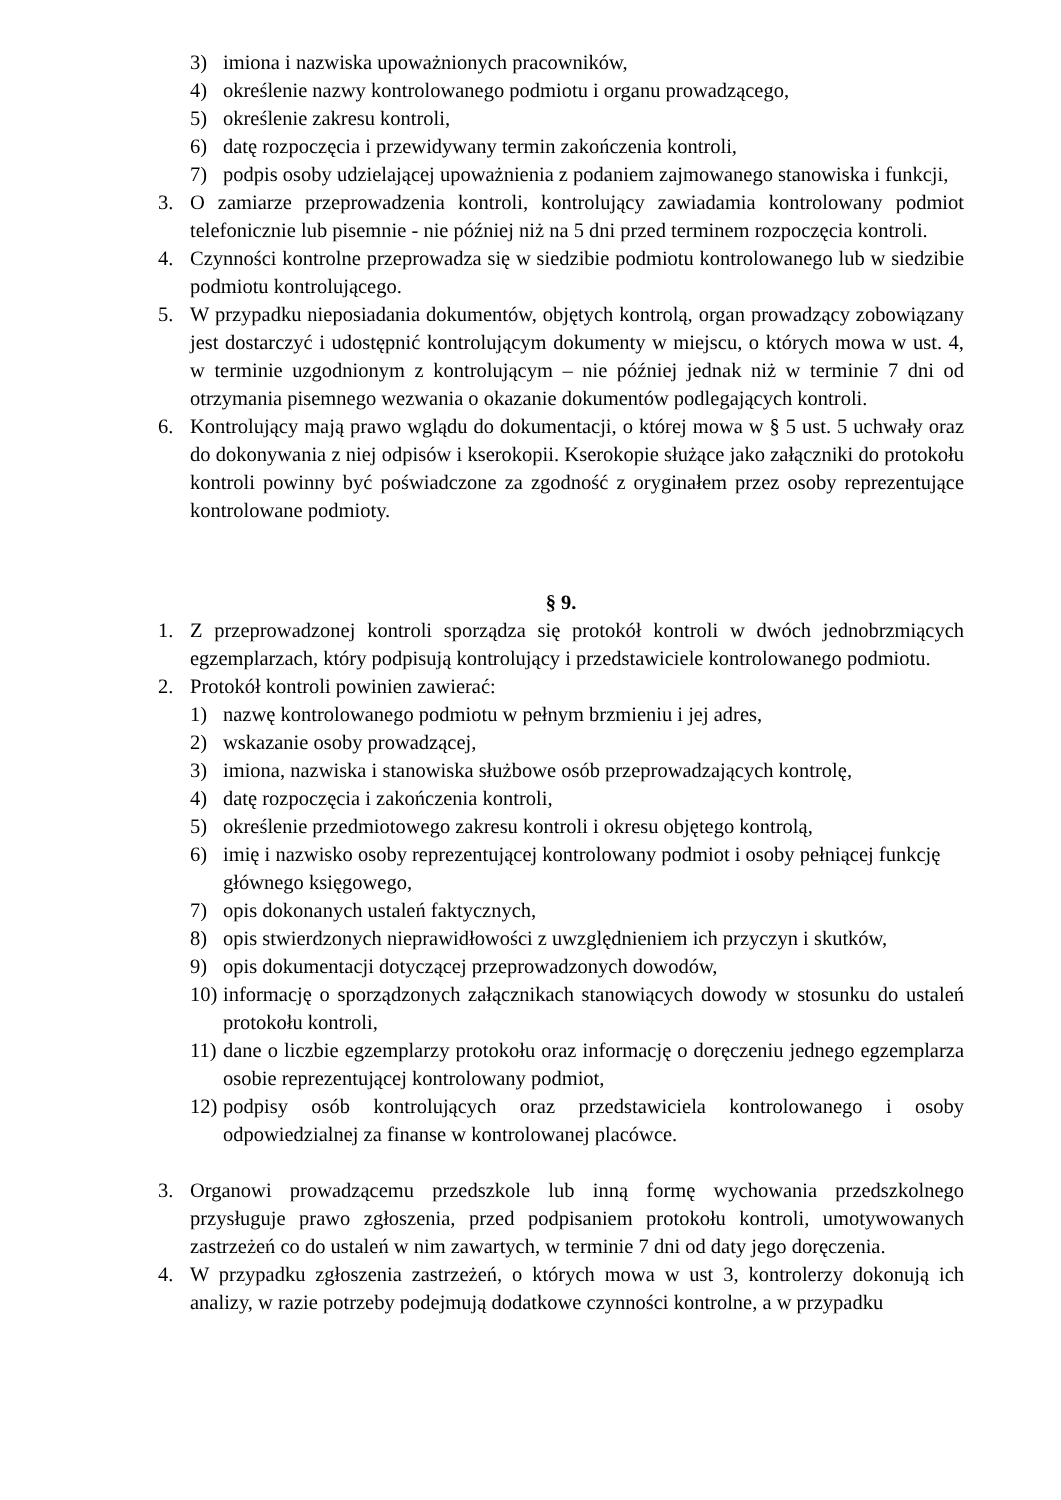3) imiona i nazwiska upoważnionych pracowników,
4) określenie nazwy kontrolowanego podmiotu i organu prowadzącego,
5) określenie zakresu kontroli,
6) datę rozpoczęcia i przewidywany termin zakończenia kontroli,
7) podpis osoby udzielającej upoważnienia z podaniem zajmowanego stanowiska i funkcji,
3. O zamiarze przeprowadzenia kontroli, kontrolujący zawiadamia kontrolowany podmiot telefonicznie lub pisemnie - nie później niż na 5 dni przed terminem rozpoczęcia kontroli.
4. Czynności kontrolne przeprowadza się w siedzibie podmiotu kontrolowanego lub w siedzibie podmiotu kontrolującego.
5. W przypadku nieposiadania dokumentów, objętych kontrolą, organ prowadzący zobowiązany jest dostarczyć i udostępnić kontrolującym dokumenty w miejscu, o których mowa w ust. 4, w terminie uzgodnionym z kontrolującym – nie później jednak niż w terminie 7 dni od otrzymania pisemnego wezwania o okazanie dokumentów podlegających kontroli.
6. Kontrolujący mają prawo wglądu do dokumentacji, o której mowa w § 5 ust. 5 uchwały oraz do dokonywania z niej odpisów i kserokopii. Kserokopie służące jako załączniki do protokołu kontroli powinny być poświadczone za zgodność z oryginałem przez osoby reprezentujące kontrolowane podmioty.
§ 9.
1. Z przeprowadzonej kontroli sporządza się protokół kontroli w dwóch jednobrzmiących egzemplarzach, który podpisują kontrolujący i przedstawiciele kontrolowanego podmiotu.
2. Protokół kontroli powinien zawierać:
1) nazwę kontrolowanego podmiotu w pełnym brzmieniu i jej adres,
2) wskazanie osoby prowadzącej,
3) imiona, nazwiska i stanowiska służbowe osób przeprowadzających kontrolę,
4) datę rozpoczęcia i zakończenia kontroli,
5) określenie przedmiotowego zakresu kontroli i okresu objętego kontrolą,
6) imię i nazwisko osoby reprezentującej kontrolowany podmiot i osoby pełniącej funkcję głównego księgowego,
7) opis dokonanych ustaleń faktycznych,
8) opis stwierdzonych nieprawidłowości z uwzględnieniem ich przyczyn i skutków,
9) opis dokumentacji dotyczącej przeprowadzonych dowodów,
10) informację o sporządzonych załącznikach stanowiących dowody w stosunku do ustaleń protokołu kontroli,
11) dane o liczbie egzemplarzy protokołu oraz informację o doręczeniu jednego egzemplarza osobie reprezentującej kontrolowany podmiot,
12) podpisy osób kontrolujących oraz przedstawiciela kontrolowanego i osoby odpowiedzialnej za finanse w kontrolowanej placówce.
3. Organowi prowadzącemu przedszkole lub inną formę wychowania przedszkolnego przysługuje prawo zgłoszenia, przed podpisaniem protokołu kontroli, umotywowanych zastrzeżeń co do ustaleń w nim zawartych, w terminie 7 dni od daty jego doręczenia.
4. W przypadku zgłoszenia zastrzeżeń, o których mowa w ust 3, kontrolerzy dokonują ich analizy, w razie potrzeby podejmują dodatkowe czynności kontrolne, a w przypadku